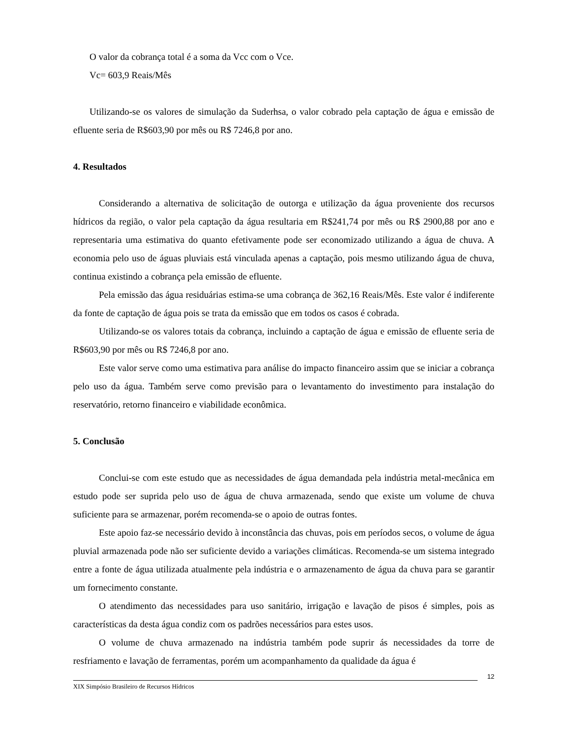O valor da cobrança total é a soma da Vcc com o Vce.
Vc= 603,9 Reais/Mês
Utilizando-se os valores de simulação da Suderhsa, o valor cobrado pela captação de água e emissão de efluente seria de R$603,90 por mês ou R$ 7246,8 por ano.
4. Resultados
Considerando a alternativa de solicitação de outorga e utilização da água proveniente dos recursos hídricos da região, o valor pela captação da água resultaria em R$241,74 por mês ou R$ 2900,88 por ano e representaria uma estimativa do quanto efetivamente pode ser economizado utilizando a água de chuva. A economia pelo uso de águas pluviais está vinculada apenas a captação, pois mesmo utilizando água de chuva, continua existindo a cobrança pela emissão de efluente.
Pela emissão das água residuárias estima-se uma cobrança de 362,16 Reais/Mês. Este valor é indiferente da fonte de captação de água pois se trata da emissão que em todos os casos é cobrada.
Utilizando-se os valores totais da cobrança, incluindo a captação de água e emissão de efluente seria de R$603,90 por mês ou R$ 7246,8 por ano.
Este valor serve como uma estimativa para análise do impacto financeiro assim que se iniciar a cobrança pelo uso da água. Também serve como previsão para o levantamento do investimento para instalação do reservatório, retorno financeiro e viabilidade econômica.
5. Conclusão
Conclui-se com este estudo que as necessidades de água demandada pela indústria metal-mecânica em estudo pode ser suprida pelo uso de água de chuva armazenada, sendo que existe um volume de chuva suficiente para se armazenar, porém recomenda-se o apoio de outras fontes.
Este apoio faz-se necessário devido à inconstância das chuvas, pois em períodos secos, o volume de água pluvial armazenada pode não ser suficiente devido a variações climáticas. Recomenda-se um sistema integrado entre a fonte de água utilizada atualmente pela indústria e o armazenamento de água da chuva para se garantir um fornecimento constante.
O atendimento das necessidades para uso sanitário, irrigação e lavação de pisos é simples, pois as características da desta água condiz com os padrões necessários para estes usos.
O volume de chuva armazenado na indústria também pode suprir ás necessidades da torre de resfriamento e lavação de ferramentas, porém um acompanhamento da qualidade da água é
12
XIX Simpósio Brasileiro de Recursos Hídricos